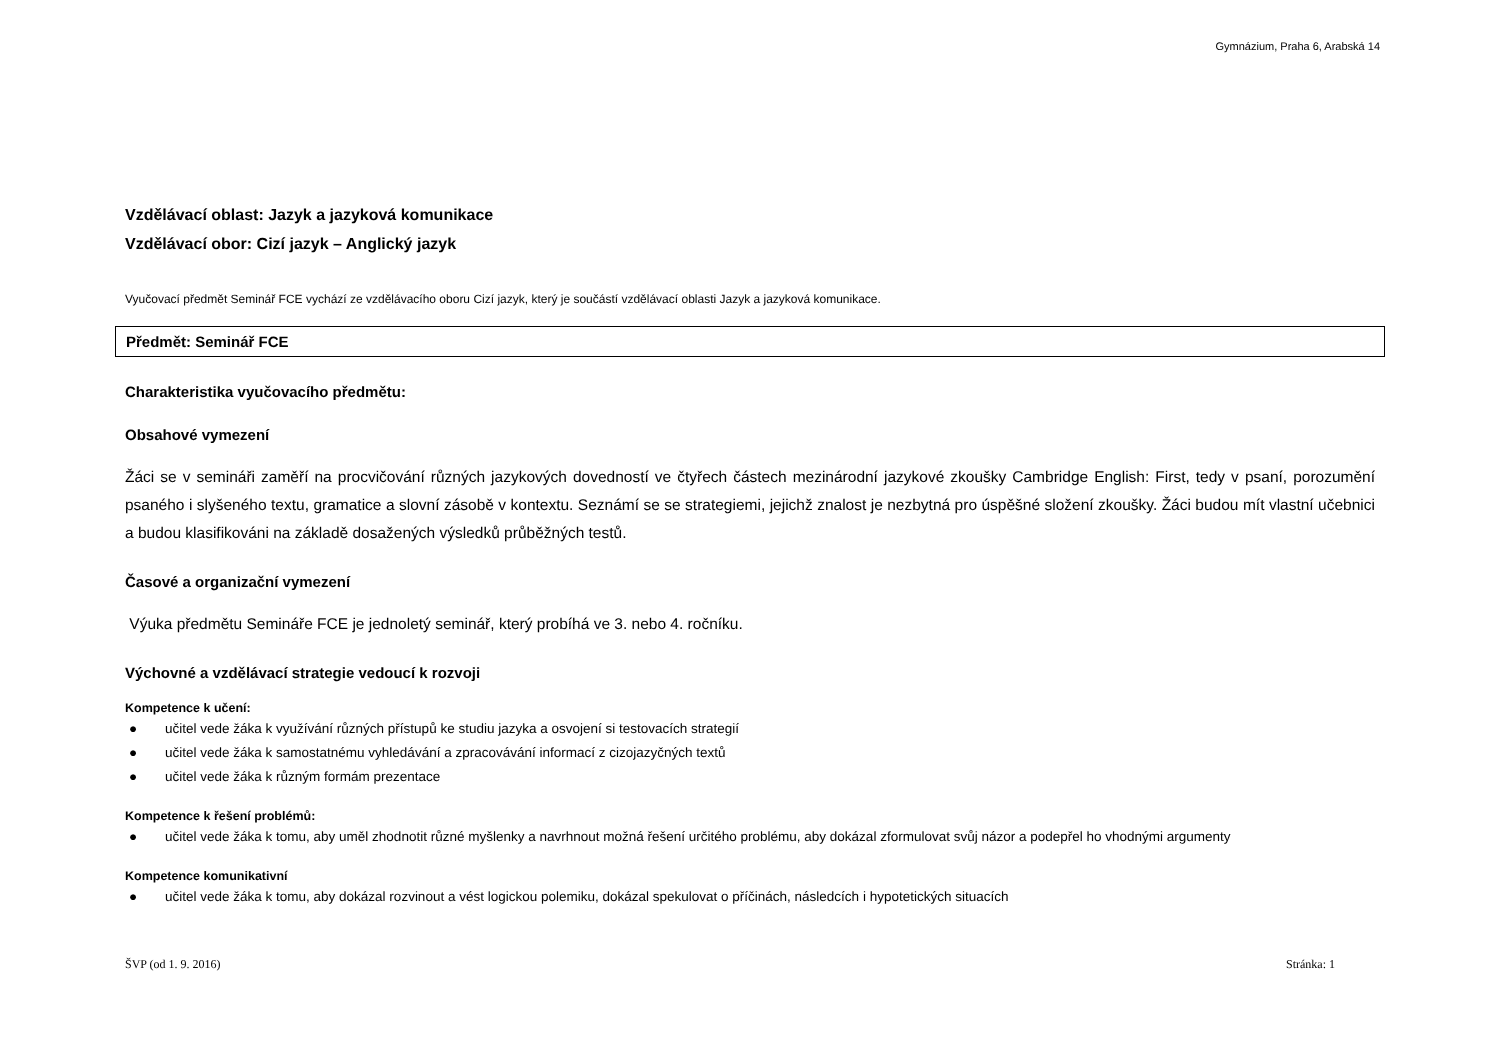Gymnázium, Praha 6, Arabská 14
Vzdělávací oblast: Jazyk a jazyková komunikace
Vzdělávací obor: Cizí jazyk – Anglický jazyk
Vyučovací předmět Seminář FCE vychází ze vzdělávacího oboru Cizí jazyk, který je součástí vzdělávací oblasti Jazyk a jazyková komunikace.
Předmět: Seminář FCE
Charakteristika vyučovacího předmětu:
Obsahové vymezení
Žáci se v semináři zaměří na procvičování různých jazykových dovedností ve čtyřech částech mezinárodní jazykové zkoušky Cambridge English: First, tedy v psaní, porozumění psaného i slyšeného textu, gramatice a slovní zásobě v kontextu. Seznámí se se strategiemi, jejichž znalost je nezbytná pro úspěšné složení zkoušky. Žáci budou mít vlastní učebnici a budou klasifikováni na základě dosažených výsledků průběžných testů.
Časové a organizační vymezení
Výuka předmětu Semináře FCE je jednoletý seminář, který probíhá ve 3. nebo 4. ročníku.
Výchovné a vzdělávací strategie vedoucí k rozvoji
Kompetence k učení:
● učitel vede žáka k využívání různých přístupů ke studiu jazyka a osvojení si testovacích strategií
● učitel vede žáka k samostatnému vyhledávání a zpracovávání informací z cizojazyčných textů
● učitel vede žáka k různým formám prezentace
Kompetence k řešení problémů:
● učitel vede žáka k tomu, aby uměl zhodnotit různé myšlenky a navrhnout možná řešení určitého problému, aby dokázal zformulovat svůj názor a podepřel ho vhodnými argumenty
Kompetence komunikativní
● učitel vede žáka k tomu, aby dokázal rozvinout a vést logickou polemiku, dokázal spekulovat o příčinách, následcích i hypotetických situacích
ŠVP (od 1. 9. 2016) Stránka: 1